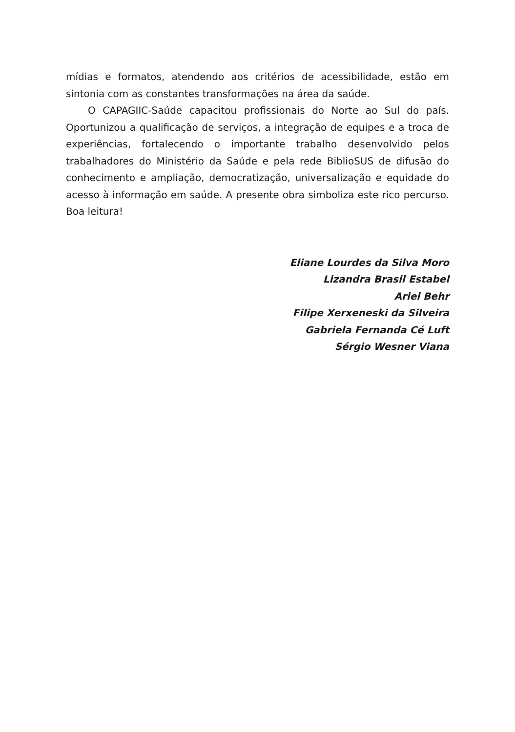mídias e formatos, atendendo aos critérios de acessibilidade, estão em sintonia com as constantes transformações na área da saúde.
O CAPAGIIC-Saúde capacitou profissionais do Norte ao Sul do país. Oportunizou a qualificação de serviços, a integração de equipes e a troca de experiências, fortalecendo o importante trabalho desen­volvido pelos trabalhadores do Ministério da Saúde e pela rede Bi­blioSUS de difusão do conhecimento e ampliação, democratização, universalização e equidade do acesso à informação em saúde. A pre­sente obra simboliza este rico percurso. Boa leitura!
Eliane Lourdes da Silva Moro
Lizandra Brasil Estabel
Ariel Behr
Filipe Xerxeneski da Silveira
Gabriela Fernanda Cé Luft
Sérgio Wesner Viana